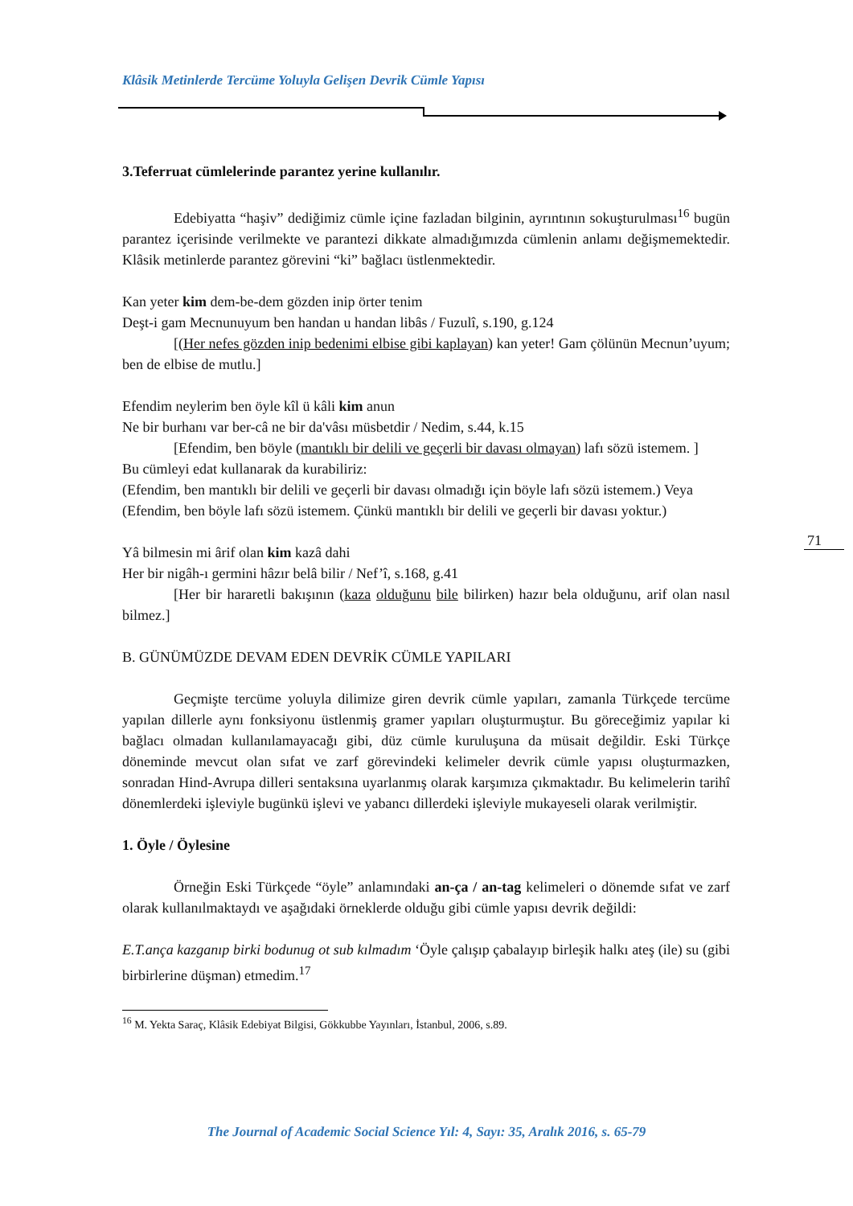71
Klâsik Metinlerde Tercüme Yoluyla Gelişen Devrik Cümle Yapısı
3.Teferruat cümlelerinde parantez yerine kullanılır.
Edebiyatta “haşiv” dediğimiz cümle içine fazladan bilginin, ayrıntının sokuşturulması<sup>16</sup> bugün parantez içerisinde verilmekte ve parantezi dikkate almadığımızda cümlenin anlamı değişmemektedir. Klâsik metinlerde parantez görevini “ki” bağlacı üstlenmektedir.
Kan yeter kim dem-be-dem gözden inip örter tenim
Deşt-i gam Mecnunuyum ben handan u handan libâs / Fuzulî, s.190, g.124
[(Her nefes gözden inip bedenimi elbise gibi kaplayan) kan yeter! Gam çölünün Mecnun’uyum; ben de elbise de mutlu.]
Efendim neylerim ben öyle kîl ü kâli kim anun
Ne bir burhanı var ber-câ ne bir da'vâsı müsbetdir / Nedim, s.44, k.15
[Efendim, ben böyle (mantıklı bir delili ve geçerli bir davası olmayan) lafı sözü istemem. ]
Bu cümleyi edat kullanarak da kurabiliriz:
(Efendim, ben mantıklı bir delili ve geçerli bir davası olmadığı için böyle lafı sözü istemem.) Veya
(Efendim, ben böyle lafı sözü istemem. Çünkü mantıklı bir delili ve geçerli bir davası yoktur.)
Yâ bilmesin mi ârif olan kim kazâ dahi
Her bir nigâh-ı germini hâzır belâ bilir / Nef’î, s.168, g.41
[Her bir hararetli bakışının (kaza olduğunu bile bilirken) hazır bela olduğunu, arif olan nasıl bilmez.]
B. GÜNÜMÜZDE DEVAM EDEN DEVRİK CÜMLE YAPILARI
Geçmişte tercüme yoluyla dilimize giren devrik cümle yapıları, zamanla Türkçede tercüme yapılan dillerle aynı fonksiyonu üstlenmiş gramer yapıları oluşturmuştur. Bu göreceğimiz yapılar ki bağlacı olmadan kullanılamayacağı gibi, düz cümle kuruluşuna da müsait değildir. Eski Türkçe döneminde mevcut olan sıfat ve zarf görevindeki kelimeler devrik cümle yapısı oluşturmazken, sonradan Hind-Avrupa dilleri sentaksına uyarlanmış olarak karşımıza çıkmaktadır. Bu kelimelerin tarihî dönemlerdeki işleviyle bugünkü işlevi ve yabancı dillerdeki işleviyle mukayeseli olarak verilmiştir.
1. Öyle / Öylesine
Örneğin Eski Türkçede “öyle” anlamındaki an-ça / an-tag kelimeleri o dönemde sıfat ve zarf olarak kullanılmaktaydı ve aşağıdaki örneklerde olduğu gibi cümle yapısı devrik değildi:
E.T.ança kazganıp birki bodunug ot sub kılmadım ‘Öyle çalışıp çabalayıp birleşik halkı ateş (ile) su (gibi birbirlerine düşman) etmedim.<sup>17</sup>
<sup>16</sup> M. Yekta Saraç, Klâsik Edebiyat Bilgisi, Gökkubbe Yayınları, İstanbul, 2006, s.89.
The Journal of Academic Social Science Yıl: 4, Sayı: 35, Aralık 2016, s. 65-79